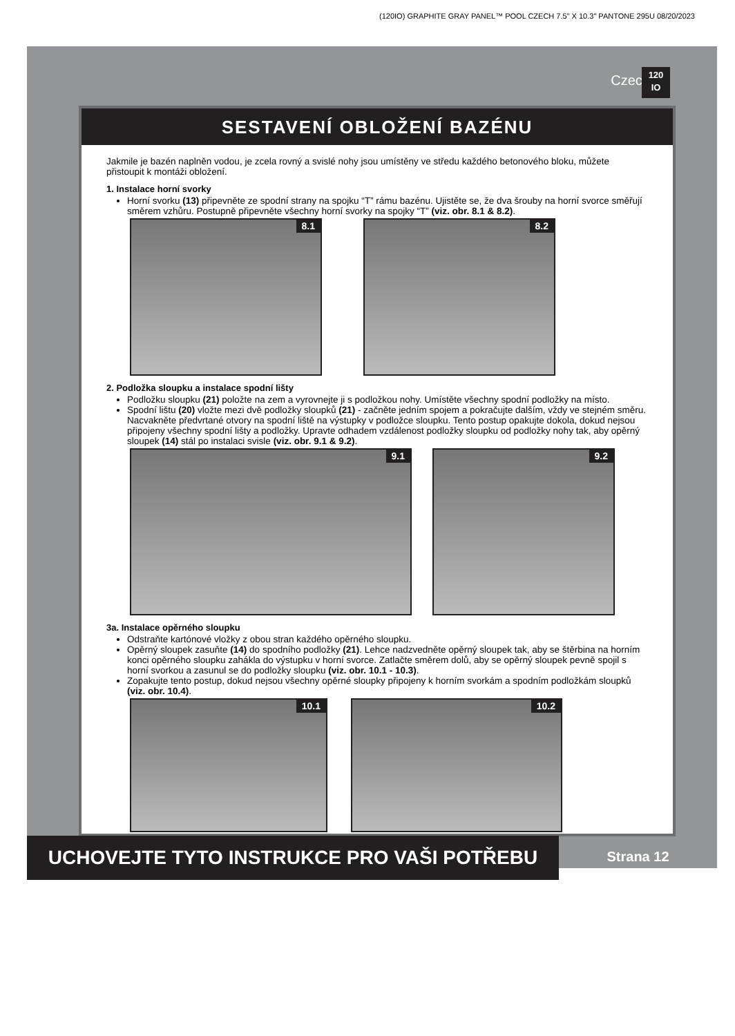(120IO) GRAPHITE GRAY PANEL™ POOL CZECH 7.5" X 10.3" PANTONE 295U 08/20/2023
Czech
120
IO
SESTAVENÍ OBLOŽENÍ BAZÉNU
Jakmile je bazén naplněn vodou, je zcela rovný a svislé nohy jsou umístěny ve středu každého betonového bloku, můžete přistoupit k montáži obložení.
1. Instalace horní svorky
Horní svorku (13) připevněte ze spodní strany na spojku “T” rámu bazénu. Ujistěte se, že dva šrouby na horní svorce směřují směrem vzhůru. Postupně připevněte všechny horní svorky na spojky “T” (viz. obr. 8.1 & 8.2).
8.1
8.2
2. Podložka sloupku a instalace spodní lišty
Podložku sloupku (21) položte na zem a vyrovnejte ji s podložkou nohy. Umístěte všechny spodní podložky na místo.
Spodní lištu (20) vložte mezi dvě podložky sloupků (21) - začněte jedním spojem a pokračujte dalším, vždy ve stejném směru. Nacvakněte předvrtané otvory na spodní liště na výstupky v podložce sloupku. Tento postup opakujte dokola, dokud nejsou připojeny všechny spodní lišty a podložky. Upravte odhadem vzdálenost podložky sloupku od podložky nohy tak, aby opěrný sloupek (14) stál po instalaci svisle (viz. obr. 9.1 & 9.2).
9.1
9.2
3a. Instalace opěrného sloupku
Odstraňte kartónové vložky z obou stran každého opěrného sloupku.
Opěrný sloupek zasuňte (14) do spodního podložky (21). Lehce nadzvedněte opěrný sloupek tak, aby se štěrbina na horním konci opěrného sloupku zahákla do výstupku v horní svorce. Zatlačte směrem dolů, aby se opěrný sloupek pevně spojil s horní svorkou a zasunul se do podložky sloupku (viz. obr. 10.1 - 10.3).
Zopakujte tento postup, dokud nejsou všechny opěrné sloupky připojeny k horním svorkám a spodním podložkám sloupků (viz. obr. 10.4).
10.1
10.2
UCHOVEJTE TYTO INSTRUKCE PRO VAŠI POTŘEBU Strana 12